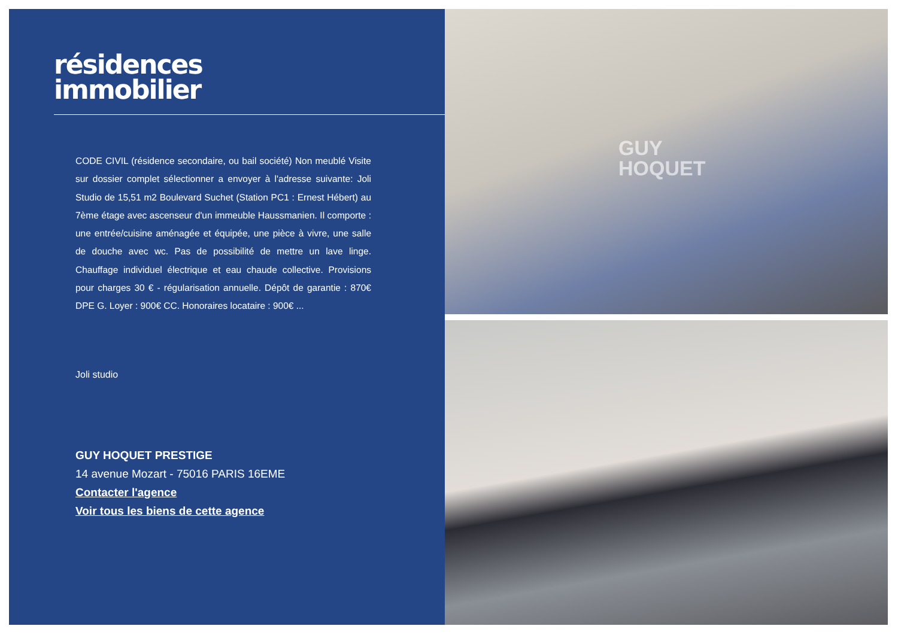résidences
immobilier
CODE CIVIL (résidence secondaire, ou bail société) Non meublé Visite sur dossier complet sélectionner a envoyer à l'adresse suivante: Joli Studio de 15,51 m2 Boulevard Suchet (Station PC1 : Ernest Hébert) au 7ème étage avec ascenseur d'un immeuble Haussmanien. Il comporte : une entrée/cuisine aménagée et équipée, une pièce à vivre, une salle de douche avec wc. Pas de possibilité de mettre un lave linge. Chauffage individuel électrique et eau chaude collective. Provisions pour charges 30 € - régularisation annuelle. Dépôt de garantie : 870€ DPE G. Loyer : 900€ CC. Honoraires locataire : 900€ ...
Joli studio
GUY HOQUET PRESTIGE
14 avenue Mozart - 75016 PARIS 16EME
Contacter l'agence
Voir tous les biens de cette agence
GUY
HOQUET